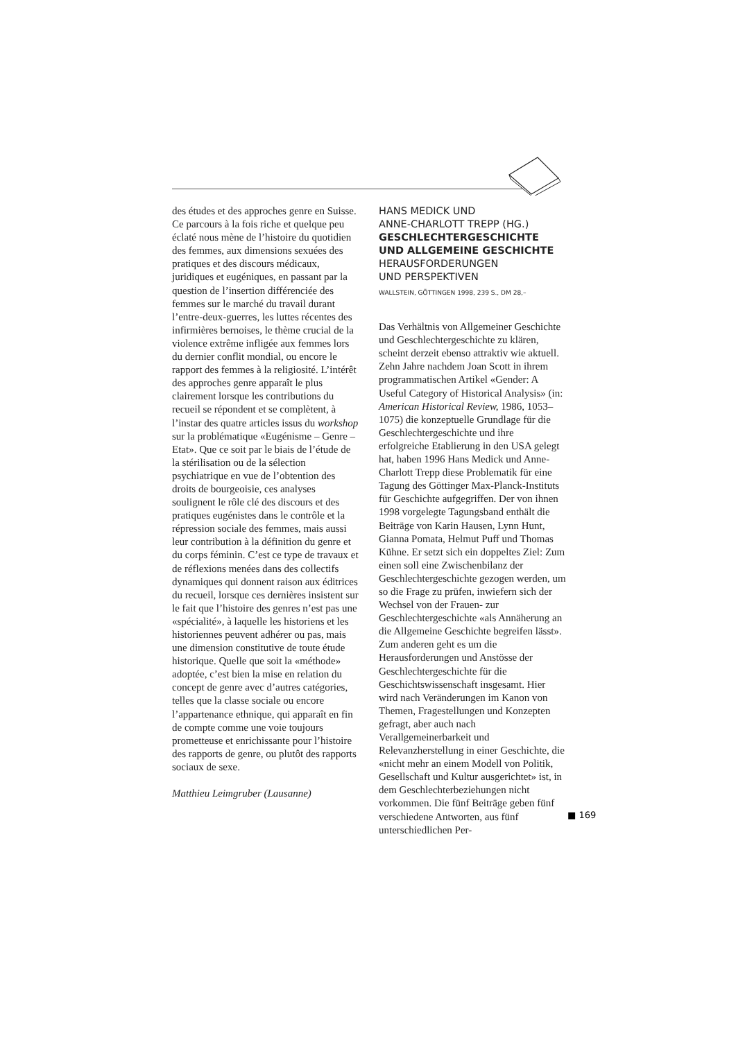des études et des approches genre en Suisse. Ce parcours à la fois riche et quelque peu éclaté nous mène de l’histoire du quotidien des femmes, aux dimensions sexuées des pratiques et des discours médicaux, juridiques et eugéniques, en passant par la question de l’insertion différenciée des femmes sur le marché du travail durant l’entre-deux-guerres, les luttes récentes des infirmières bernoises, le thème crucial de la violence extrême infligée aux femmes lors du dernier conflit mondial, ou encore le rapport des femmes à la religiosité. L’intérêt des approches genre apparaît le plus clairement lorsque les contributions du recueil se répondent et se complètent, à l’instar des quatre articles issus du workshop sur la problématique «Eugénisme – Genre – Etat». Que ce soit par le biais de l’étude de la stérilisation ou de la sélection psychiatrique en vue de l’obtention des droits de bourgeoisie, ces analyses soulignent le rôle clé des discours et des pratiques eugénistes dans le contrôle et la répression sociale des femmes, mais aussi leur contribution à la définition du genre et du corps féminin. C’est ce type de travaux et de réflexions menées dans des collectifs dynamiques qui donnent raison aux éditrices du recueil, lorsque ces dernières insistent sur le fait que l’histoire des genres n’est pas une «spécialité», à laquelle les historiens et les historiennes peuvent adhérer ou pas, mais une dimension constitutive de toute étude historique. Quelle que soit la «méthode» adoptée, c’est bien la mise en relation du concept de genre avec d’autres catégories, telles que la classe sociale ou encore l’appartenance ethnique, qui apparaît en fin de compte comme une voie toujours prometteuse et enrichissante pour l’histoire des rapports de genre, ou plutôt des rapports sociaux de sexe.
Matthieu Leimgruber (Lausanne)
HANS MEDICK UND
ANNE-CHARLOTT TREPP (HG.)
GESCHLECHTERGESCHICHTE
UND ALLGEMEINE GESCHICHTE
HERAUSFORDERUNGEN
UND PERSPEKTIVEN
WALLSTEIN, GÖTTINGEN 1998, 239 S., DM 28,–
Das Verhältnis von Allgemeiner Geschichte und Geschlechtergeschichte zu klären, scheint derzeit ebenso attraktiv wie aktuell. Zehn Jahre nachdem Joan Scott in ihrem programmatischen Artikel «Gender: A Useful Category of Historical Analysis» (in: American Historical Review, 1986, 1053–1075) die konzeptuelle Grundlage für die Geschlechtergeschichte und ihre erfolgreiche Etablierung in den USA gelegt hat, haben 1996 Hans Medick und Anne-Charlott Trepp diese Problematik für eine Tagung des Göttinger Max-Planck-Instituts für Geschichte aufgegriffen. Der von ihnen 1998 vorgelegte Tagungsband enthält die Beiträge von Karin Hausen, Lynn Hunt, Gianna Pomata, Helmut Puff und Thomas Kühne. Er setzt sich ein doppeltes Ziel: Zum einen soll eine Zwischenbilanz der Geschlechtergeschichte gezogen werden, um so die Frage zu prüfen, inwiefern sich der Wechsel von der Frauen- zur Geschlechtergeschichte «als Annäherung an die Allgemeine Geschichte begreifen lässt». Zum anderen geht es um die Herausforderungen und Anstösse der Geschlechtergeschichte für die Geschichtswissenschaft insgesamt. Hier wird nach Veränderungen im Kanon von Themen, Fragestellungen und Konzepten gefragt, aber auch nach Verallgemeinerbarkeit und Relevanzherstellung in einer Geschichte, die «nicht mehr an einem Modell von Politik, Gesellschaft und Kultur ausgerichtet» ist, in dem Geschlechterbeziehungen nicht vorkommen. Die fünf Beiträge geben fünf verschiedene Antworten, aus fünf unterschiedlichen Per-
■ 169